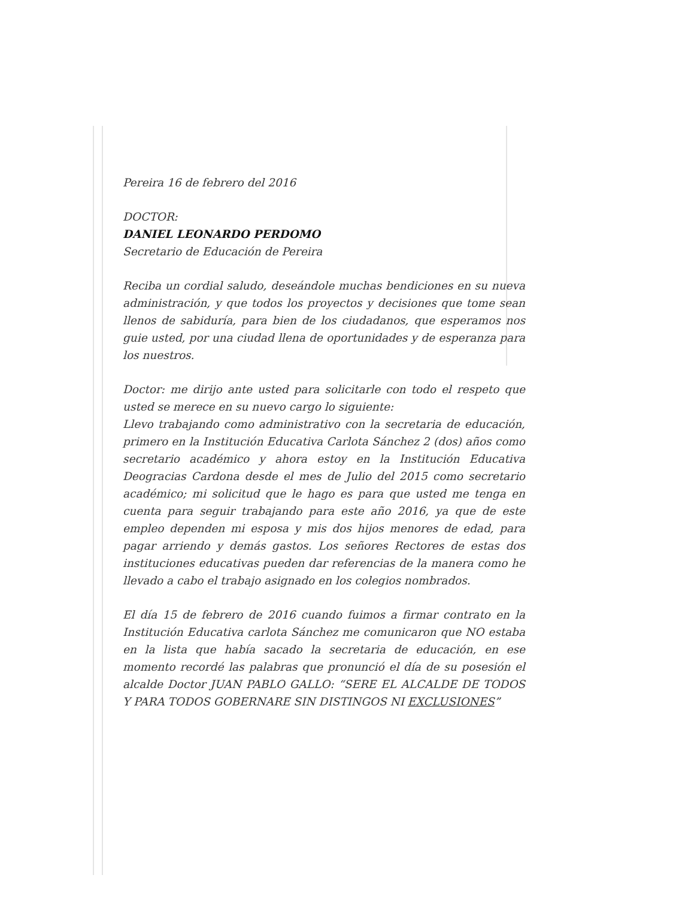Pereira 16 de febrero del 2016
DOCTOR:
DANIEL LEONARDO PERDOMO
Secretario de Educación de Pereira
Reciba un cordial saludo, deseándole muchas bendiciones en su nueva administración, y que todos los proyectos y decisiones que tome sean llenos de sabiduría, para bien de los ciudadanos, que esperamos nos guie usted, por una ciudad llena de oportunidades y de esperanza para los nuestros.
Doctor: me dirijo ante usted para solicitarle con todo el respeto que usted se merece en su nuevo cargo lo siguiente:
Llevo trabajando como administrativo con la secretaria de educación, primero en la Institución Educativa Carlota Sánchez 2 (dos) años como secretario académico y ahora estoy en la Institución Educativa Deogracias Cardona desde el mes de Julio del 2015 como secretario académico; mi solicitud que le hago es para que usted me tenga en cuenta para seguir trabajando para este año 2016, ya que de este empleo dependen mi esposa y mis dos hijos menores de edad, para pagar arriendo y demás gastos. Los señores Rectores de estas dos instituciones educativas pueden dar referencias de la manera como he llevado a cabo el trabajo asignado en los colegios nombrados.
El día 15 de febrero de 2016 cuando fuimos a firmar contrato en la Institución Educativa carlota Sánchez me comunicaron que NO estaba en la lista que había sacado la secretaria de educación, en ese momento recordé las palabras que pronunció el día de su posesión el alcalde Doctor JUAN PABLO GALLO: “SERE EL ALCALDE DE TODOS Y PARA TODOS GOBERNARE SIN DISTINGOS NI EXCLUSIONES”